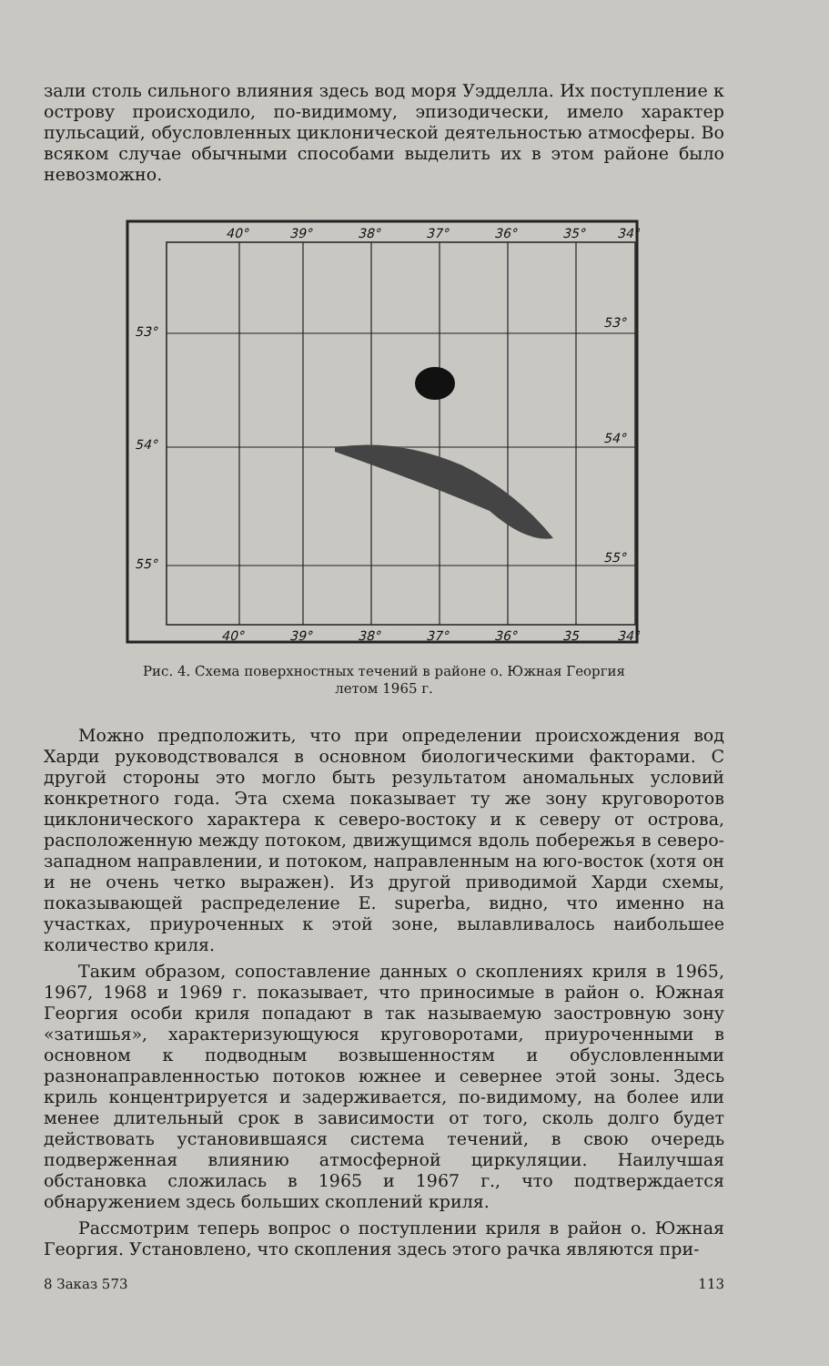зали столь сильного влияния здесь вод моря Уэдделла. Их поступление к острову происходило, по-видимому, эпизодически, имело характер пульсаций, обусловленных циклонической деятельностью атмосферы. Во всяком случае обычными способами выделить их в этом районе было невозможно.
40°
39°
38°
37°
36°
35°
34°
53°
53°
54°
54°
55°
55°
40°
39°
38°
37°
36°
35
34°
Рис. 4. Схема поверхностных течений в районе о. Южная Георгия
летом 1965 г.
Можно предположить, что при определении происхождения вод Харди руководствовался в основном биологическими факторами. С другой стороны это могло быть результатом аномальных условий конкретного года. Эта схема показывает ту же зону круговоротов циклонического характера к северо-востоку и к северу от острова, расположенную между потоком, движущимся вдоль побережья в северо-западном направлении, и потоком, направленным на юго-восток (хотя он и не очень четко выражен). Из другой приводимой Харди схемы, показывающей распределение E. superba, видно, что именно на участках, приуроченных к этой зоне, вылавливалось наибольшее количество криля.
Таким образом, сопоставление данных о скоплениях криля в 1965, 1967, 1968 и 1969 г. показывает, что приносимые в район о. Южная Георгия особи криля попадают в так называемую заостровную зону «затишья», характеризующуюся круговоротами, приуроченными в основном к подводным возвышенностям и обусловленными разнонаправленностью потоков южнее и севернее этой зоны. Здесь криль концентрируется и задерживается, по-видимому, на более или менее длительный срок в зависимости от того, сколь долго будет действовать установившаяся система течений, в свою очередь подверженная влиянию атмосферной циркуляции. Наилучшая обстановка сложилась в 1965 и 1967 г., что подтверждается обнаружением здесь больших скоплений криля.
Рассмотрим теперь вопрос о поступлении криля в район о. Южная Георгия. Установлено, что скопления здесь этого рачка являются при-
8 Заказ 573 113